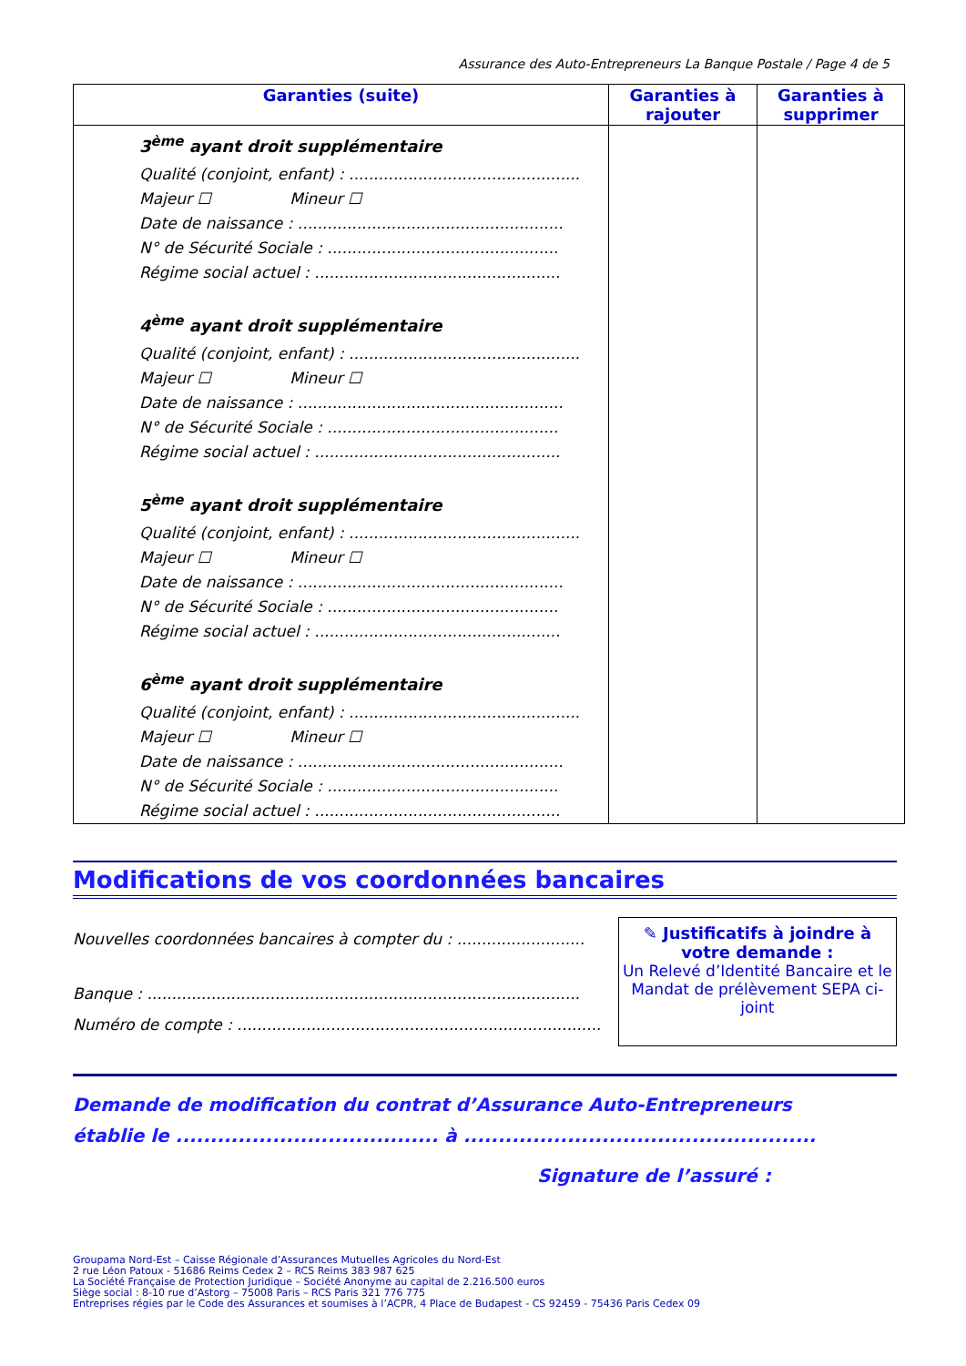Assurance des Auto-Entrepreneurs La Banque Postale / Page 4 de 5
| Garanties (suite) | Garanties à rajouter | Garanties à supprimer |
| --- | --- | --- |
| 3<sup>ème</sup> ayant droit supplémentaire Qualité (conjoint, enfant) : ............................................... Majeur ☐ Mineur ☐ Date de naissance : ...................................................... N° de Sécurité Sociale : ............................................... Régime social actuel : .................................................. 4<sup>ème</sup> ayant droit supplémentaire Qualité (conjoint, enfant) : ............................................... Majeur ☐ Mineur ☐ Date de naissance : ...................................................... N° de Sécurité Sociale : ............................................... Régime social actuel : .................................................. 5<sup>ème</sup> ayant droit supplémentaire Qualité (conjoint, enfant) : ............................................... Majeur ☐ Mineur ☐ Date de naissance : ...................................................... N° de Sécurité Sociale : ............................................... Régime social actuel : .................................................. 6<sup>ème</sup> ayant droit supplémentaire Qualité (conjoint, enfant) : ............................................... Majeur ☐ Mineur ☐ Date de naissance : ...................................................... N° de Sécurité Sociale : ............................................... Régime social actuel : .................................................. | | |
Modifications de vos coordonnées bancaires
Nouvelles coordonnées bancaires à compter du : ..........................
Banque : ........................................................................................
Numéro de compte : ..........................................................................
✎ Justificatifs à joindre à votre demande :
Un Relevé d’Identité Bancaire et le Mandat de prélèvement SEPA ci-joint
Demande de modification du contrat d’Assurance Auto-Entrepreneurs
établie le ...................................... à ...................................................
Signature de l’assuré :
Groupama Nord-Est – Caisse Régionale d’Assurances Mutuelles Agricoles du Nord-Est
2 rue Léon Patoux - 51686 Reims Cedex 2 – RCS Reims 383 987 625
La Société Française de Protection Juridique – Société Anonyme au capital de 2.216.500 euros
Siège social : 8-10 rue d’Astorg – 75008 Paris – RCS Paris 321 776 775
Entreprises régies par le Code des Assurances et soumises à l’ACPR, 4 Place de Budapest - CS 92459 - 75436 Paris Cedex 09